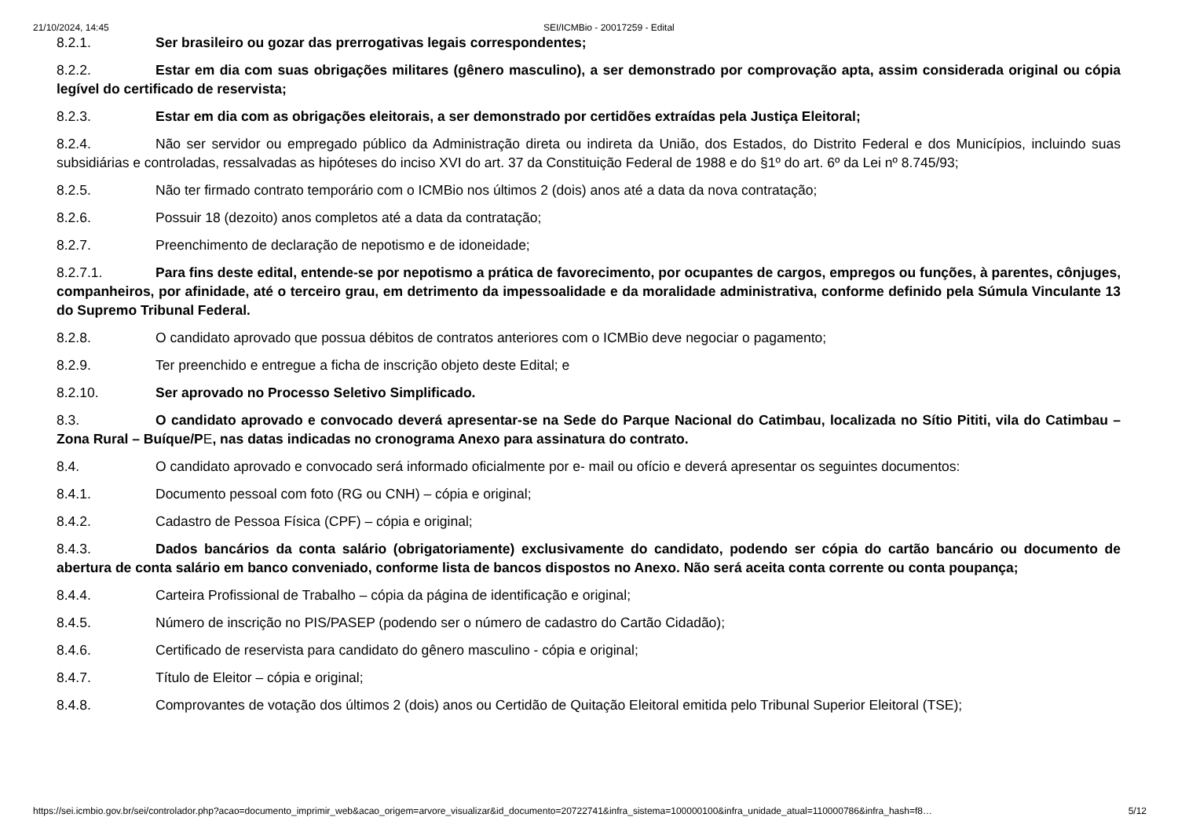21/10/2024, 14:45 SEI/ICMBio - 20017259 - Edital
8.2.1. Ser brasileiro ou gozar das prerrogativas legais correspondentes;
8.2.2. Estar em dia com suas obrigações militares (gênero masculino), a ser demonstrado por comprovação apta, assim considerada original ou cópia legível do certificado de reservista;
8.2.3. Estar em dia com as obrigações eleitorais, a ser demonstrado por certidões extraídas pela Justiça Eleitoral;
8.2.4. Não ser servidor ou empregado público da Administração direta ou indireta da União, dos Estados, do Distrito Federal e dos Municípios, incluindo suas subsidiárias e controladas, ressalvadas as hipóteses do inciso XVI do art. 37 da Constituição Federal de 1988 e do §1º do art. 6º da Lei nº 8.745/93;
8.2.5. Não ter firmado contrato temporário com o ICMBio nos últimos 2 (dois) anos até a data da nova contratação;
8.2.6. Possuir 18 (dezoito) anos completos até a data da contratação;
8.2.7. Preenchimento de declaração de nepotismo e de idoneidade;
8.2.7.1. Para fins deste edital, entende-se por nepotismo a prática de favorecimento, por ocupantes de cargos, empregos ou funções, à parentes, cônjuges, companheiros, por afinidade, até o terceiro grau, em detrimento da impessoalidade e da moralidade administrativa, conforme definido pela Súmula Vinculante 13 do Supremo Tribunal Federal.
8.2.8. O candidato aprovado que possua débitos de contratos anteriores com o ICMBio deve negociar o pagamento;
8.2.9. Ter preenchido e entregue a ficha de inscrição objeto deste Edital; e
8.2.10. Ser aprovado no Processo Seletivo Simplificado.
8.3. O candidato aprovado e convocado deverá apresentar-se na Sede do Parque Nacional do Catimbau, localizada no Sítio Pititi, vila do Catimbau – Zona Rural – Buíque/PE, nas datas indicadas no cronograma Anexo para assinatura do contrato.
8.4. O candidato aprovado e convocado será informado oficialmente por e- mail ou ofício e deverá apresentar os seguintes documentos:
8.4.1. Documento pessoal com foto (RG ou CNH) – cópia e original;
8.4.2. Cadastro de Pessoa Física (CPF) – cópia e original;
8.4.3. Dados bancários da conta salário (obrigatoriamente) exclusivamente do candidato, podendo ser cópia do cartão bancário ou documento de abertura de conta salário em banco conveniado, conforme lista de bancos dispostos no Anexo. Não será aceita conta corrente ou conta poupança;
8.4.4. Carteira Profissional de Trabalho – cópia da página de identificação e original;
8.4.5. Número de inscrição no PIS/PASEP (podendo ser o número de cadastro do Cartão Cidadão);
8.4.6. Certificado de reservista para candidato do gênero masculino - cópia e original;
8.4.7. Título de Eleitor – cópia e original;
8.4.8. Comprovantes de votação dos últimos 2 (dois) anos ou Certidão de Quitação Eleitoral emitida pelo Tribunal Superior Eleitoral (TSE);
https://sei.icmbio.gov.br/sei/controlador.php?acao=documento_imprimir_web&acao_origem=arvore_visualizar&id_documento=20722741&infra_sistema=100000100&infra_unidade_atual=110000786&infra_hash=f8… 5/12